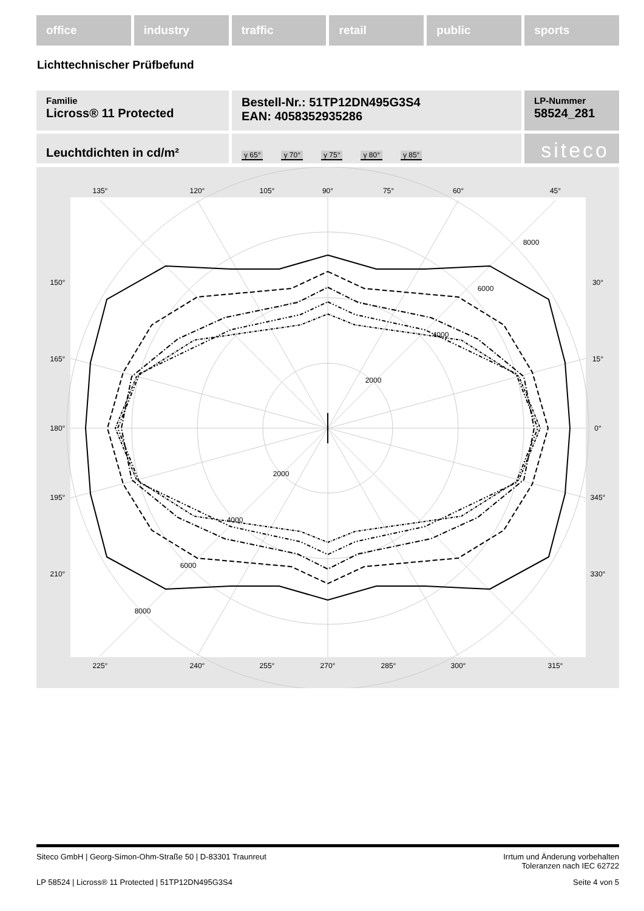office industry traffic retail public sports
Lichttechnischer Prüfbefund
Familie
Licross® 11 Protected
Bestell-Nr.: 51TP12DN495G3S4
EAN: 4058352935286
LP-Nummer
58524_281
Leuchtdichten in cd/m²
γ 65° γ 70° γ 75° γ 80° γ 85°
siteco
135°
120°
105°
90°
75°
60°
45°
150°
30°
165°
15°
180°
0°
195°
345°
210°
330°
225°
240°
255°
270°
285°
300°
315°
2000
4000
6000
8000
2000
4000
6000
8000
Siteco GmbH | Georg-Simon-Ohm-Straße 50 | D-83301 Traunreut Irrtum und Änderung vorbehalten
Toleranzen nach IEC 62722
LP 58524 | Licross® 11 Protected | 51TP12DN495G3S4 Seite 4 von 5